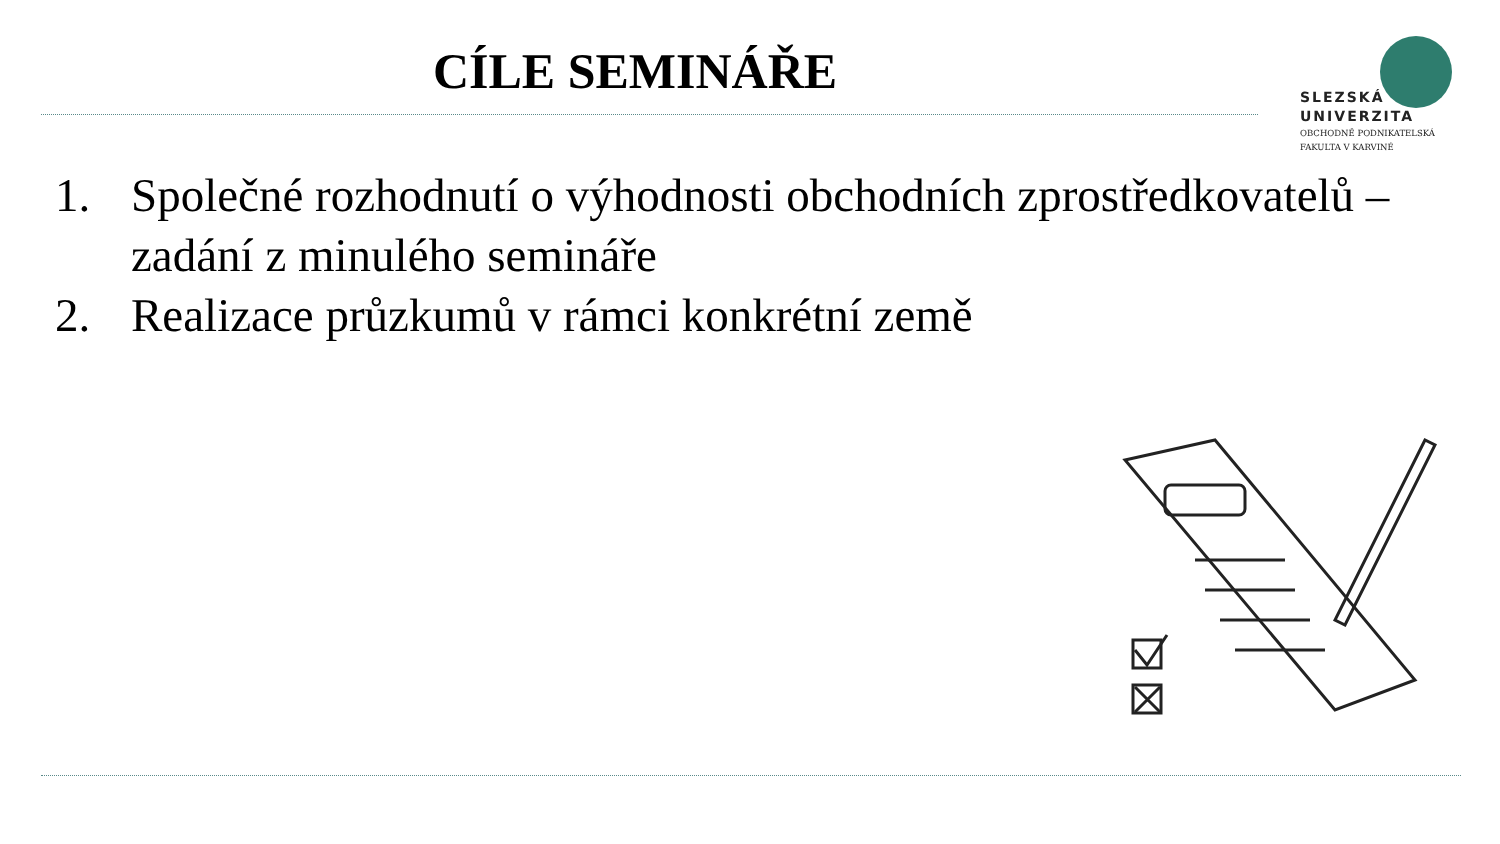CÍLE SEMINÁŘE
SLEZSKÁ
UNIVERZITA
OBCHODNĚ PODNIKATELSKÁ
FAKULTA V KARVINÉ
1. Společné rozhodnutí o výhodnosti obchodních zprostředkovatelů – zadání z minulého semináře
2. Realizace průzkumů v rámci konkrétní země